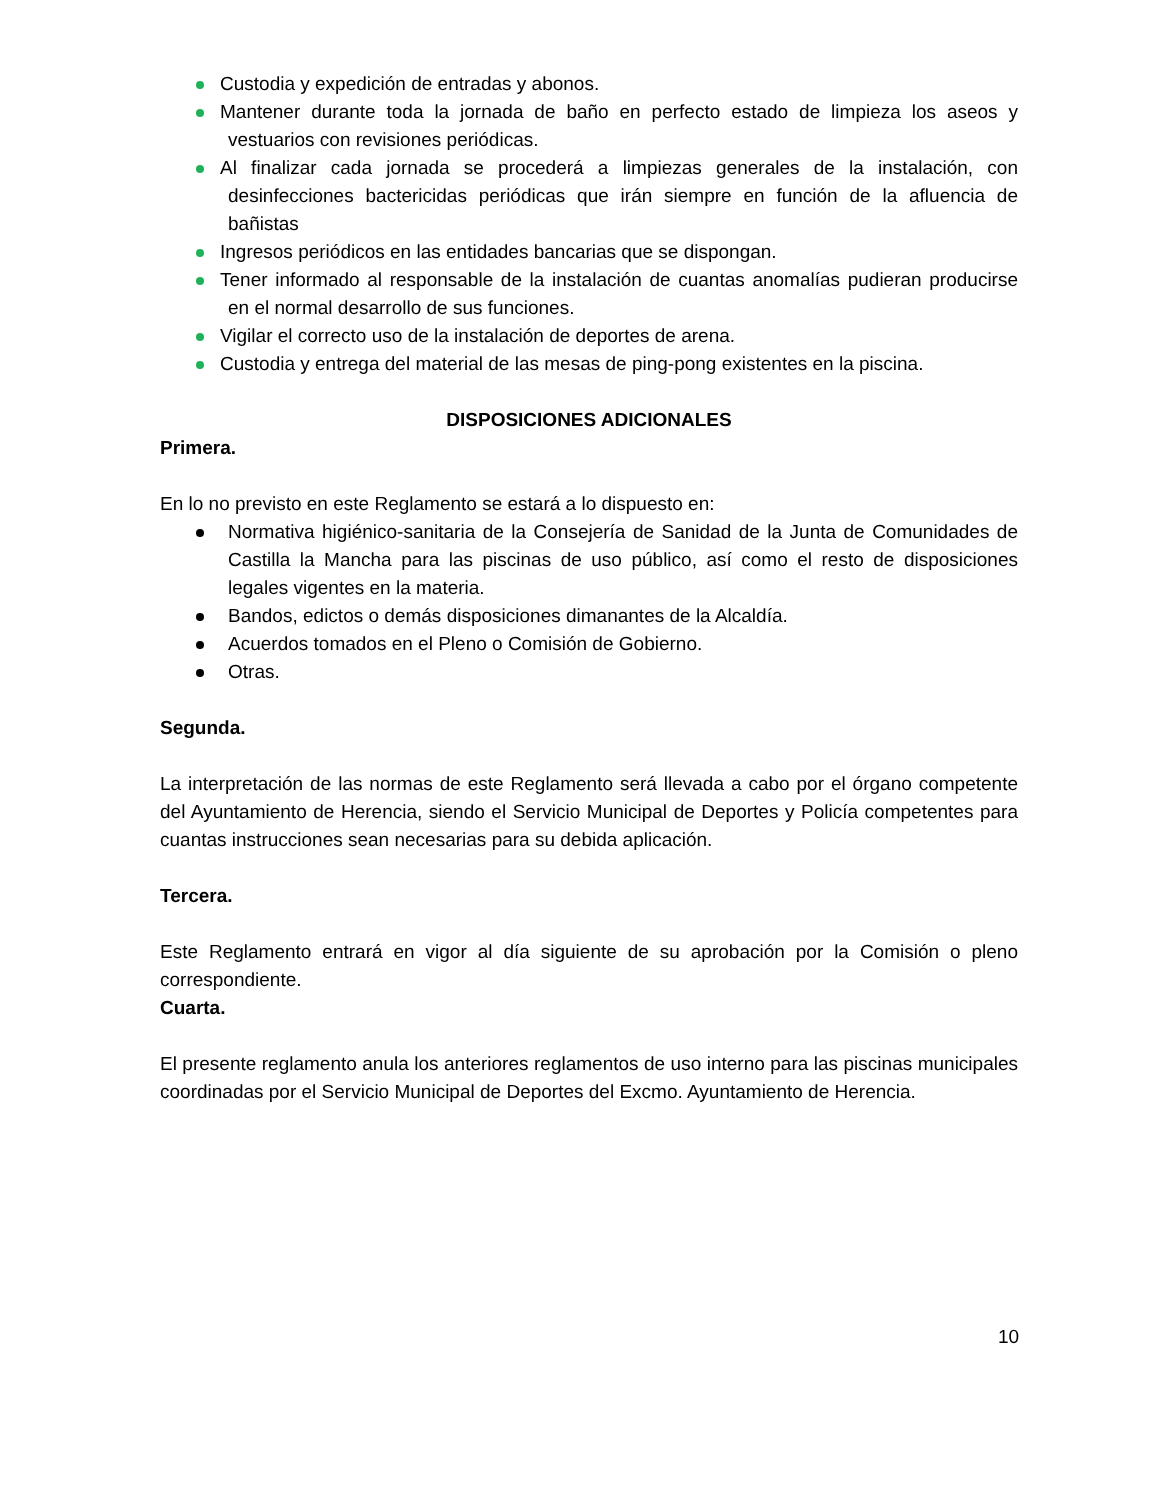Custodia y expedición de entradas y abonos.
Mantener durante toda la jornada de baño en perfecto estado de limpieza los aseos y vestuarios con revisiones periódicas.
Al finalizar cada jornada se procederá a limpiezas generales de la instalación, con desinfecciones bactericidas periódicas que irán siempre en función de la afluencia de bañistas
Ingresos periódicos en las entidades bancarias que se dispongan.
Tener informado al responsable de la instalación de cuantas anomalías pudieran producirse en el normal desarrollo de sus funciones.
Vigilar el correcto uso de la instalación de deportes de arena.
Custodia y entrega del material de las mesas de ping-pong existentes en la piscina.
DISPOSICIONES ADICIONALES
Primera.
En lo no previsto en este Reglamento se estará a lo dispuesto en:
Normativa higiénico-sanitaria de la Consejería de Sanidad de la Junta de Comunidades de Castilla la Mancha para las piscinas de uso público, así como el resto de disposiciones legales vigentes en la materia.
Bandos, edictos o demás disposiciones dimanantes de la Alcaldía.
Acuerdos tomados en el Pleno o Comisión de Gobierno.
Otras.
Segunda.
La interpretación de las normas de este Reglamento será llevada a cabo por el órgano competente del Ayuntamiento de Herencia, siendo el Servicio Municipal de Deportes y Policía competentes para cuantas instrucciones sean necesarias para su debida aplicación.
Tercera.
Este Reglamento entrará en vigor al día siguiente de su aprobación por la Comisión o pleno correspondiente.
Cuarta.
El presente reglamento anula los anteriores reglamentos de uso interno para las piscinas municipales coordinadas por el Servicio Municipal de Deportes del Excmo. Ayuntamiento de Herencia.
10